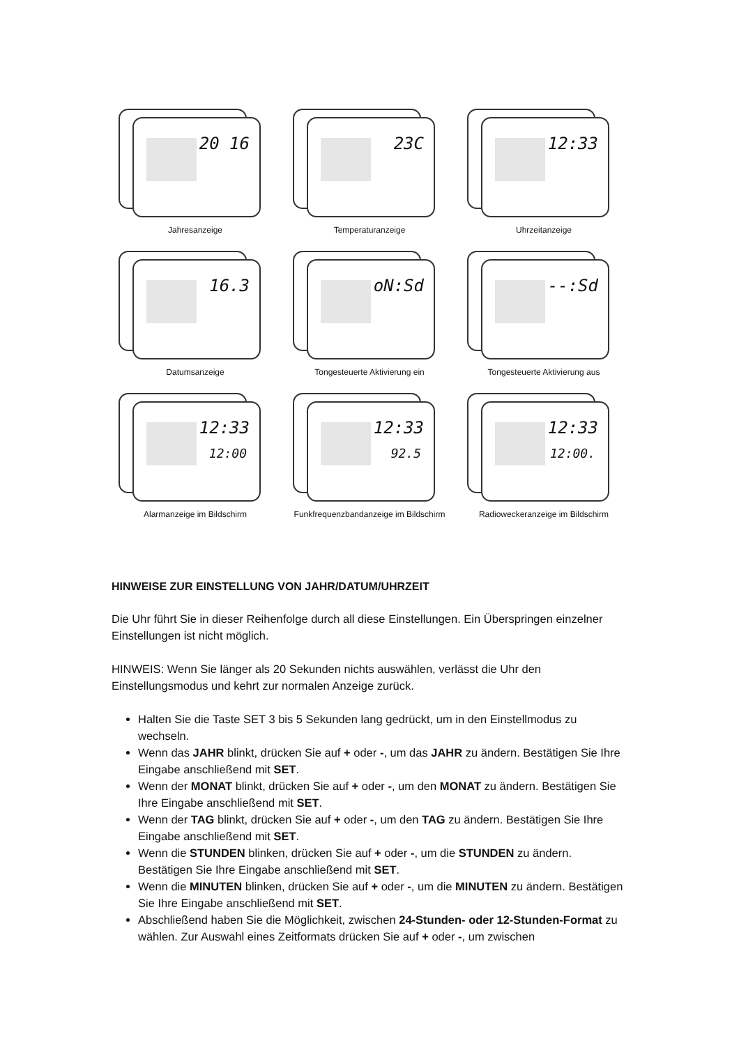20 16
Jahresanzeige
23C
Temperaturanzeige
12:33
Uhrzeitanzeige
16.3
Datumsanzeige
oN:Sd
Tongesteuerte Aktivierung ein
--:Sd
Tongesteuerte Aktivierung aus
12:33
12:00
Alarmanzeige im Bildschirm
12:33
92.5
Funkfrequenzbandanzeige im Bildschirm
12:33
12:00.
Radioweckeranzeige im Bildschirm
HINWEISE ZUR EINSTELLUNG VON JAHR/DATUM/UHRZEIT
Die Uhr führt Sie in dieser Reihenfolge durch all diese Einstellungen. Ein Überspringen einzelner Einstellungen ist nicht möglich.
HINWEIS: Wenn Sie länger als 20 Sekunden nichts auswählen, verlässt die Uhr den Einstellungsmodus und kehrt zur normalen Anzeige zurück.
Halten Sie die Taste SET 3 bis 5 Sekunden lang gedrückt, um in den Einstellmodus zu wechseln.
Wenn das JAHR blinkt, drücken Sie auf + oder -, um das JAHR zu ändern. Bestätigen Sie Ihre Eingabe anschließend mit SET.
Wenn der MONAT blinkt, drücken Sie auf + oder -, um den MONAT zu ändern. Bestätigen Sie Ihre Eingabe anschließend mit SET.
Wenn der TAG blinkt, drücken Sie auf + oder -, um den TAG zu ändern. Bestätigen Sie Ihre Eingabe anschließend mit SET.
Wenn die STUNDEN blinken, drücken Sie auf + oder -, um die STUNDEN zu ändern. Bestätigen Sie Ihre Eingabe anschließend mit SET.
Wenn die MINUTEN blinken, drücken Sie auf + oder -, um die MINUTEN zu ändern. Bestätigen Sie Ihre Eingabe anschließend mit SET.
Abschließend haben Sie die Möglichkeit, zwischen 24-Stunden- oder 12-Stunden-Format zu wählen. Zur Auswahl eines Zeitformats drücken Sie auf + oder -, um zwischen